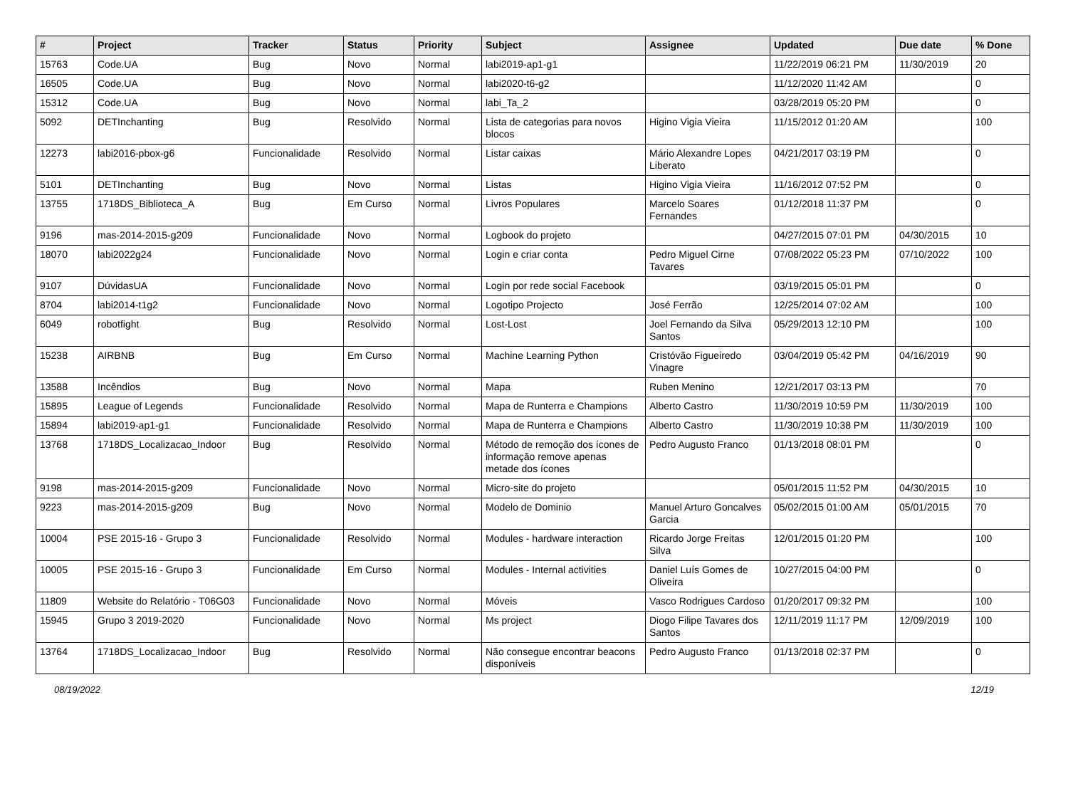| # | Project | Tracker | Status | Priority | Subject | Assignee | Updated | Due date | % Done |
| --- | --- | --- | --- | --- | --- | --- | --- | --- | --- |
| 15763 | Code.UA | Bug | Novo | Normal | labi2019-ap1-g1 | | 11/22/2019 06:21 PM | 11/30/2019 | 20 |
| 16505 | Code.UA | Bug | Novo | Normal | labi2020-t6-g2 | | 11/12/2020 11:42 AM | | 0 |
| 15312 | Code.UA | Bug | Novo | Normal | labi_Ta_2 | | 03/28/2019 05:20 PM | | 0 |
| 5092 | DETInchanting | Bug | Resolvido | Normal | Lista de categorias para novos blocos | Higino Vigia Vieira | 11/15/2012 01:20 AM | | 100 |
| 12273 | labi2016-pbox-g6 | Funcionalidade | Resolvido | Normal | Listar caixas | Mário Alexandre Lopes Liberato | 04/21/2017 03:19 PM | | 0 |
| 5101 | DETInchanting | Bug | Novo | Normal | Listas | Higino Vigia Vieira | 11/16/2012 07:52 PM | | 0 |
| 13755 | 1718DS_Biblioteca_A | Bug | Em Curso | Normal | Livros Populares | Marcelo Soares Fernandes | 01/12/2018 11:37 PM | | 0 |
| 9196 | mas-2014-2015-g209 | Funcionalidade | Novo | Normal | Logbook do projeto | | 04/27/2015 07:01 PM | 04/30/2015 | 10 |
| 18070 | labi2022g24 | Funcionalidade | Novo | Normal | Login e criar conta | Pedro Miguel Cirne Tavares | 07/08/2022 05:23 PM | 07/10/2022 | 100 |
| 9107 | DúvidasUA | Funcionalidade | Novo | Normal | Login por rede social Facebook | | 03/19/2015 05:01 PM | | 0 |
| 8704 | labi2014-t1g2 | Funcionalidade | Novo | Normal | Logotipo Projecto | José Ferrão | 12/25/2014 07:02 AM | | 100 |
| 6049 | robotfight | Bug | Resolvido | Normal | Lost-Lost | Joel Fernando da Silva Santos | 05/29/2013 12:10 PM | | 100 |
| 15238 | AIRBNB | Bug | Em Curso | Normal | Machine Learning Python | Cristóvão Figueiredo Vinagre | 03/04/2019 05:42 PM | 04/16/2019 | 90 |
| 13588 | Incêndios | Bug | Novo | Normal | Mapa | Ruben Menino | 12/21/2017 03:13 PM | | 70 |
| 15895 | League of Legends | Funcionalidade | Resolvido | Normal | Mapa de Runterra e Champions | Alberto Castro | 11/30/2019 10:59 PM | 11/30/2019 | 100 |
| 15894 | labi2019-ap1-g1 | Funcionalidade | Resolvido | Normal | Mapa de Runterra e Champions | Alberto Castro | 11/30/2019 10:38 PM | 11/30/2019 | 100 |
| 13768 | 1718DS_Localizacao_Indoor | Bug | Resolvido | Normal | Método de remoção dos ícones de informação remove apenas metade dos ícones | Pedro Augusto Franco | 01/13/2018 08:01 PM | | 0 |
| 9198 | mas-2014-2015-g209 | Funcionalidade | Novo | Normal | Micro-site do projeto | | 05/01/2015 11:52 PM | 04/30/2015 | 10 |
| 9223 | mas-2014-2015-g209 | Bug | Novo | Normal | Modelo de Dominio | Manuel Arturo Goncalves Garcia | 05/02/2015 01:00 AM | 05/01/2015 | 70 |
| 10004 | PSE 2015-16 - Grupo 3 | Funcionalidade | Resolvido | Normal | Modules - hardware interaction | Ricardo Jorge Freitas Silva | 12/01/2015 01:20 PM | | 100 |
| 10005 | PSE 2015-16 - Grupo 3 | Funcionalidade | Em Curso | Normal | Modules - Internal activities | Daniel Luís Gomes de Oliveira | 10/27/2015 04:00 PM | | 0 |
| 11809 | Website do Relatório - T06G03 | Funcionalidade | Novo | Normal | Móveis | Vasco Rodrigues Cardoso | 01/20/2017 09:32 PM | | 100 |
| 15945 | Grupo 3 2019-2020 | Funcionalidade | Novo | Normal | Ms project | Diogo Filipe Tavares dos Santos | 12/11/2019 11:17 PM | 12/09/2019 | 100 |
| 13764 | 1718DS_Localizacao_Indoor | Bug | Resolvido | Normal | Não consegue encontrar beacons disponíveis | Pedro Augusto Franco | 01/13/2018 02:37 PM | | 0 |
08/19/2022 12/19